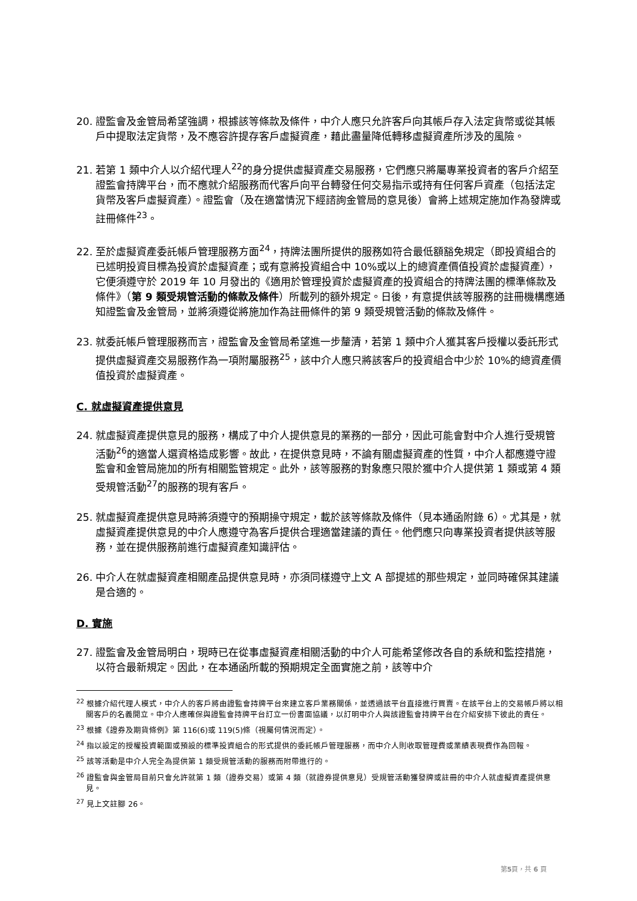20. 證監會及金管局希望強調，根據該等條款及條件，中介人應只允許客戶向其帳戶存入法定貨幣或從其帳戶中提取法定貨幣，及不應容許提存客戶虛擬資產，藉此盡量降低轉移虛擬資產所涉及的風險。
21. 若第 1 類中介人以介紹代理人<sup>22</sup>的身分提供虛擬資產交易服務，它們應只將屬專業投資者的客戶介紹至證監會持牌平台，而不應就介紹服務而代客戶向平台轉發任何交易指示或持有任何客戶資產（包括法定貨幣及客戶虛擬資產）。證監會（及在適當情況下經諮詢金管局的意見後）會將上述規定施加作為發牌或註冊條件<sup>23</sup>。
22. 至於虛擬資產委託帳戶管理服務方面<sup>24</sup>，持牌法團所提供的服務如符合最低額豁免規定（即投資組合的已述明投資目標為投資於虛擬資產；或有意將投資組合中 10%或以上的總資產價值投資於虛擬資產），它便須遵守於 2019 年 10 月發出的《適用於管理投資於虛擬資產的投資組合的持牌法團的標準條款及條件》（第 9 類受規管活動的條款及條件）所載列的額外規定。日後，有意提供該等服務的註冊機構應通知證監會及金管局，並將須遵從將施加作為註冊條件的第 9 類受規管活動的條款及條件。
23. 就委託帳戶管理服務而言，證監會及金管局希望進一步釐清，若第 1 類中介人獲其客戶授權以委託形式提供虛擬資產交易服務作為一項附屬服務<sup>25</sup>，該中介人應只將該客戶的投資組合中少於 10%的總資產價值投資於虛擬資產。
C. 就虛擬資產提供意見
24. 就虛擬資產提供意見的服務，構成了中介人提供意見的業務的一部分，因此可能會對中介人進行受規管活動<sup>26</sup>的適當人選資格造成影響。故此，在提供意見時，不論有關虛擬資產的性質，中介人都應遵守證監會和金管局施加的所有相關監管規定。此外，該等服務的對象應只限於獲中介人提供第 1 類或第 4 類受規管活動<sup>27</sup>的服務的現有客戶。
25. 就虛擬資產提供意見時將須遵守的預期操守規定，載於該等條款及條件（見本通函附錄 6）。尤其是，就虛擬資產提供意見的中介人應遵守為客戶提供合理適當建議的責任。他們應只向專業投資者提供該等服務，並在提供服務前進行虛擬資產知識評估。
26. 中介人在就虛擬資產相關產品提供意見時，亦須同樣遵守上文 A 部提述的那些規定，並同時確保其建議是合適的。
D. 實施
27. 證監會及金管局明白，現時已在從事虛擬資產相關活動的中介人可能希望修改各自的系統和監控措施，以符合最新規定。因此，在本通函所載的預期規定全面實施之前，該等中介
<sup>22</sup> 根據介紹代理人模式，中介人的客戶將由證監會持牌平台來建立客戶業務關係，並透過該平台直接進行買賣。在該平台上的交易帳戶將以相關客戶的名義開立。中介人應確保與證監會持牌平台訂立一份書面協議，以訂明中介人與該證監會持牌平台在介紹安排下彼此的責任。
<sup>23</sup> 根據《證券及期貨條例》第 116(6)或 119(5)條（視屬何情況而定）。
<sup>24</sup> 指以設定的授權投資範圍或預設的標準投資組合的形式提供的委託帳戶管理服務，而中介人則收取管理費或業績表現費作為回報。
<sup>25</sup> 該等活動是中介人完全為提供第 1 類受規管活動的服務而附帶進行的。
<sup>26</sup> 證監會與金管局目前只會允許就第 1 類（證券交易）或第 4 類（就證券提供意見）受規管活動獲發牌或註冊的中介人就虛擬資產提供意見。
<sup>27</sup> 見上文註腳 26。
第5頁，共 6 頁